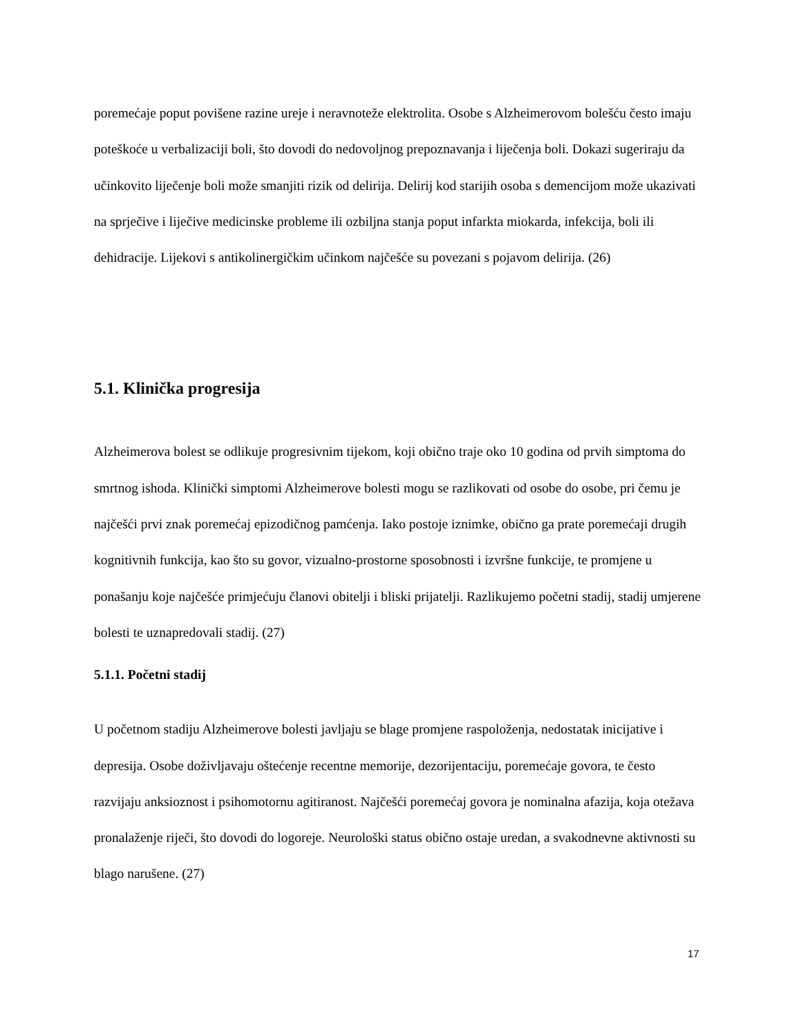poremećaje poput povišene razine ureje i neravnoteže elektrolita. Osobe s Alzheimerovom bolešću često imaju poteškoće u verbalizaciji boli, što dovodi do nedovoljnog prepoznavanja i liječenja boli. Dokazi sugeriraju da učinkovito liječenje boli može smanjiti rizik od delirija. Delirij kod starijih osoba s demencijom može ukazivati na sprječive i liječive medicinske probleme ili ozbiljna stanja poput infarkta miokarda, infekcija, boli ili dehidracije. Lijekovi s antikolinergičkim učinkom najčešće su povezani s pojavom delirija. (26)
5.1. Klinička progresija
Alzheimerova bolest se odlikuje progresivnim tijekom, koji obično traje oko 10 godina od prvih simptoma do smrtnog ishoda. Klinički simptomi Alzheimerove bolesti mogu se razlikovati od osobe do osobe, pri čemu je najčešći prvi znak poremećaj epizodičnog pamćenja. Iako postoje iznimke, obično ga prate poremećaji drugih kognitivnih funkcija, kao što su govor, vizualno-prostorne sposobnosti i izvršne funkcije, te promjene u ponašanju koje najčešće primjećuju članovi obitelji i bliski prijatelji. Razlikujemo početni stadij, stadij umjerene bolesti te uznapredovali stadij. (27)
5.1.1. Početni stadij
U početnom stadiju Alzheimerove bolesti javljaju se blage promjene raspoloženja, nedostatak inicijative i depresija. Osobe doživljavaju oštećenje recentne memorije, dezorijentaciju, poremećaje govora, te često razvijaju anksioznost i psihomotornu agitiranost. Najčešći poremećaj govora je nominalna afazija, koja otežava pronalaženje riječi, što dovodi do logoreje. Neurološki status obično ostaje uredan, a svakodnevne aktivnosti su blago narušene. (27)
17